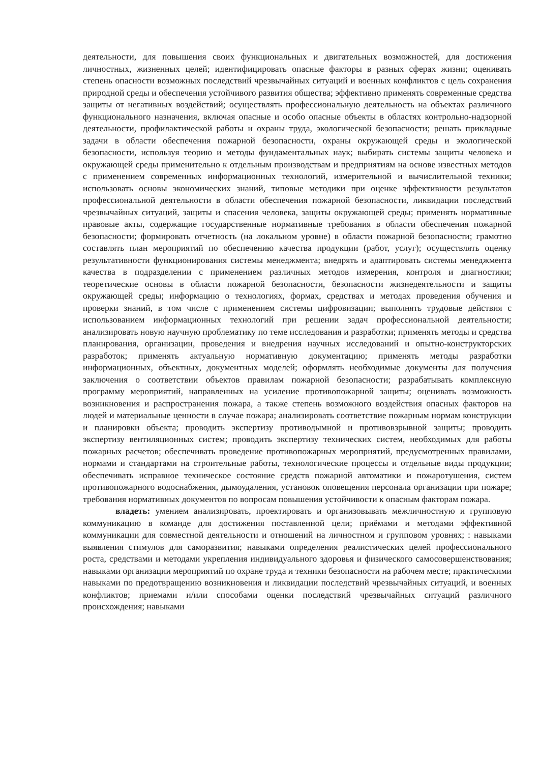деятельности, для повышения своих функциональных и двигательных возможностей, для достижения личностных, жизненных целей; идентифицировать опасные факторы в разных сферах жизни; оценивать степень опасности возможных последствий чрезвычайных ситуаций и военных конфликтов с цель сохранения природной среды и обеспечения устойчивого развития общества; эффективно применять современные средства защиты от негативных воздействий; осуществлять профессиональную деятельность на объектах различного функционального назначения, включая опасные и особо опасные объекты в областях контрольно-надзорной деятельности, профилактической работы и охраны труда, экологической безопасности; решать прикладные задачи в области обеспечения пожарной безопасности, охраны окружающей среды и экологической безопасности, используя теорию и методы фундаментальных наук; выбирать системы защиты человека и окружающей среды применительно к отдельным производствам и предприятиям на основе известных методов с применением современных информационных технологий, измерительной и вычислительной техники; использовать основы экономических знаний, типовые методики при оценке эффективности результатов профессиональной деятельности в области обеспечения пожарной безопасности, ликвидации последствий чрезвычайных ситуаций, защиты и спасения человека, защиты окружающей среды; применять нормативные правовые акты, содержащие государственные нормативные требования в области обеспечения пожарной безопасности; формировать отчетность (на локальном уровне) в области пожарной безопасности; грамотно составлять план мероприятий по обеспечению качества продукции (работ, услуг); осуществлять оценку результативности функционирования системы менеджмента; внедрять и адаптировать системы менеджмента качества в подразделении с применением различных методов измерения, контроля и диагностики; теоретические основы в области пожарной безопасности, безопасности жизнедеятельности и защиты окружающей среды; информацию о технологиях, формах, средствах и методах проведения обучения и проверки знаний, в том числе с применением системы цифровизации; выполнять трудовые действия с использованием информационных технологий при решении задач профессиональной деятельности; анализировать новую научную проблематику по теме исследования и разработки; применять методы и средства планирования, организации, проведения и внедрения научных исследований и опытно-конструкторских разработок; применять актуальную нормативную документацию; применять методы разработки информационных, объектных, документных моделей; оформлять необходимые документы для получения заключения о соответствии объектов правилам пожарной безопасности; разрабатывать комплексную программу мероприятий, направленных на усиление противопожарной защиты; оценивать возможность возникновения и распространения пожара, а также степень возможного воздействия опасных факторов на людей и материальные ценности в случае пожара; анализировать соответствие пожарным нормам конструкции и планировки объекта; проводить экспертизу противодымной и противовзрывной защиты; проводить экспертизу вентиляционных систем; проводить экспертизу технических систем, необходимых для работы пожарных расчетов; обеспечивать проведение противопожарных мероприятий, предусмотренных правилами, нормами и стандартами на строительные работы, технологические процессы и отдельные виды продукции; обеспечивать исправное техническое состояние средств пожарной автоматики и пожаротушения, систем противопожарного водоснабжения, дымоудаления, установок оповещения персонала организации при пожаре; требования нормативных документов по вопросам повышения устойчивости к опасным факторам пожара.
владеть: умением анализировать, проектировать и организовывать межличностную и групповую коммуникацию в команде для достижения поставленной цели; приёмами и методами эффективной коммуникации для совместной деятельности и отношений на личностном и групповом уровнях; : навыками выявления стимулов для саморазвития; навыками определения реалистических целей профессионального роста, средствами и методами укрепления индивидуального здоровья и физического самосовершенствования; навыками организации мероприятий по охране труда и техники безопасности на рабочем месте; практическими навыками по предотвращению возникновения и ликвидации последствий чрезвычайных ситуаций, и военных конфликтов; приемами и/или способами оценки последствий чрезвычайных ситуаций различного происхождения; навыками